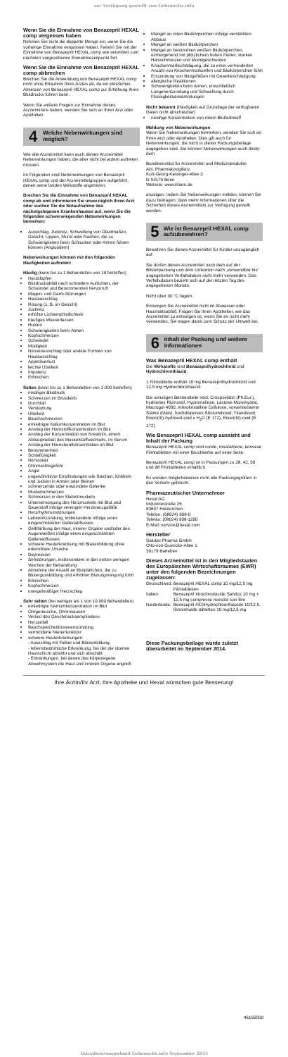zur Verfügung gestellt von Gebrauchs.info
Wenn Sie die Einnahme von Benazepril HEXAL comp vergessen haben
Nehmen Sie nicht die doppelte Menge ein, wenn Sie die vorherige Einnahme vergessen haben. Fahren Sie mit der Einnahme von Benazepril HEXAL comp wie verordnet zum nächsten vorgesehenen Einnahmezeitpunkt fort.
Wenn Sie die Einnahme von Benazepril HEXAL comp abbrechen
Brechen Sie die Anwendung von Benazepril HEXAL comp nicht ohne Erlaubnis Ihres Arztes ab, da ein plötzliches Absetzen von Benazepril HEXAL comp zur Erhöhung Ihres Blutdrucks führen kann.
Wenn Sie weitere Fragen zur Einnahme dieses Arzneimittels haben, wenden Sie sich an Ihren Arzt oder Apotheker.
4 Welche Nebenwirkungen sind möglich?
Wie alle Arzneimittel kann auch dieses Arzneimittel Nebenwirkungen haben, die aber nicht bei jedem auftreten müssen.
Im Folgenden sind Nebenwirkungen von Benazepril HEXAL comp und der Arzneimittelgruppen aufgeführt, denen seine beiden Wirkstoffe angehören.
Brechen Sie die Einnahme von Benazepril HEXAL comp ab und informieren Sie unverzüglich Ihren Arzt oder suchen Sie die Notaufnahme des nächstgelegenen Krankenhauses auf, wenn Sie die folgenden schwerwiegenden Nebenwirkungen bemerken:
Ausschlag, Juckreiz, Schwellung von Gliedmaßen, Gesicht, Lippen, Mund oder Rachen, die zu Schwierigkeiten beim Schlucken oder Atmen führen können (Angioödem)
Nebenwirkungen können mit den folgenden Häufigkeiten auftreten:
Häufig (kann bis zu 1 Behandelten von 10 betreffen)
Herzklopfen
Blutdruckabfall nach schnellem Aufrichten, der Schwindel und Benommenheit hervorruft
Magen- und Darm-Störungen
Hautausschlag
Rötung (z. B. im Gesicht)
Juckreiz
erhöhte Lichtempfindlichkeit
häufiges Wasserlassen
Husten
Schwierigkeiten beim Atmen
Kopfschmerzen
Schwindel
Müdigkeit
Nesselausschlag oder andere Formen von Hautausschlag
Appetitverlust
leichte Übelkeit
Impotenz
Erbrechen
Selten (kann bis zu 1 Behandelten von 1.000 betreffen)
niedriger Blutdruck
Schmerzen im Brustkorb
Durchfall
Verstopfung
Übelkeit
Bauchschmerzen
erniedrigte Kaliumkonzentration im Blut
Anstieg der Harnstoffkonzentration im Blut
Anstieg der Konzentration von Kreatinin, einem Abbauprodukt des Muskelstoffwechsels, im Serum
Anstieg der Harnsäurekonzentration im Blut
Benommenheit
Schlaflosigkeit
Nervosität
Ohnmachtsgefühl
Angst
ungewöhnliche Empfindungen wie Stechen, Kribbeln und Jucken in Armen oder Beinen
schmerzende oder entzündete Gelenke
Muskelschmerzen
Schmerzen in den Skelettmuskeln
Unterversorgung des Herzmuskels mit Blut und Sauerstoff infolge verengter Herzkranzgefäße
Herzrhythmusstörungen
Leberentzündung, insbesondere infolge eines eingeschränkten Gallenabflusses
Gelbfärbung der Haut, innerer Organe und/oder des Augenweißes infolge eines eingeschränkten Gallenabflusses
schwere Hauterkrankung mit Blasenbildung ohne erkennbare Ursache
Depression
Sehstörungen, insbesondere in den ersten wenigen Wochen der Behandlung
Abnahme der Anzahl an Blutplättchen, die zu Blutergussbildung und erhöhter Blutungsneigung führt
Erbrechen
Kopfschmerzen
unregelmäßiger Herzschlag
Sehr selten (bei weniger als 1 von 10.000 Behandelten)
erniedrigte Natriumkonzentration im Blut
Ohrgeräusche, Ohrensausen
Verlust des Geschmacksempfindens
Herzanfall
Bauchspeicheldrüsenentzündung
verminderte Nierenfunktion
schwere Hauterkrankungen:
- Ausschlag mit Fieber und Blasenbildung
- lebensbedrohliche Erkrankung, bei der die oberste Hautschicht abstirbt und sich abschält
- Erkrankungen, bei denen das körpereigene Abwehrsystem die Haut und inneren Organe angreift
Mangel an roten Blutkörperchen infolge verstärkten Abbaus
Mangel an weißen Blutkörperchen
Mangel an bestimmten weißen Blutkörperchen, einhergehend mit plötzlichem hohen Fieber, starken Halsschmerzen und Mundgeschwüren
Knochenmarkschädigung, die zu einer verminderten Anzahl von Knochenmarkzellen und Blutkörperchen führt
Entzündung von Blutgefäßen mit Gewebeschädigung
allergische Reaktionen
Schwierigkeiten beim Atmen, einschließlich Lungenentzündung und Schwellung durch Flüssigkeitsansammlungen
Nicht bekannt (Häufigkeit auf Grundlage der verfügbaren Daten nicht abschätzbar)
niedrige Konzentration von rotem Blutfarbstoff
Meldung von Nebenwirkungen
Wenn Sie Nebenwirkungen bemerken, wenden Sie sich an Ihren Arzt oder Apotheker. Dies gilt auch für Nebenwirkungen, die nicht in dieser Packungsbeilage angegeben sind. Sie können Nebenwirkungen auch direkt dem
Bundesinstitut für Arzneimittel und Medizinprodukte
Abt. Pharmakovigilanz
Kurt-Georg-Kiesinger-Allee 3
D-53175 Bonn
Website: www.bfarm.de
anzeigen. Indem Sie Nebenwirkungen melden, können Sie dazu beitragen, dass mehr Informationen über die Sicherheit dieses Arzneimittels zur Verfügung gestellt werden.
5 Wie ist Benazepril HEXAL comp aufzubewahren?
Bewahren Sie dieses Arzneimittel für Kinder unzugänglich auf.
Sie dürfen dieses Arzneimittel nach dem auf der Blisterpackung und dem Umkarton nach „verwendbar bis“ angegebenen Verfallsdatum nicht mehr verwenden. Das Verfallsdatum bezieht sich auf den letzten Tag des angegebenen Monats.
Nicht über 30 °C lagern.
Entsorgen Sie Arzneimittel nicht im Abwasser oder Haushaltsabfall. Fragen Sie Ihren Apotheker, wie das Arzneimittel zu entsorgen ist, wenn Sie es nicht mehr verwenden. Sie tragen damit zum Schutz der Umwelt bei.
6 Inhalt der Packung und weitere Informationen
Was Benazepril HEXAL comp enthält
Die Wirkstoffe sind Benazeprilhydrochlorid und Hydrochlorothiazid.
1 Filmtablette enthält 10 mg Benazeprilhydrochlorid und 12,5 mg Hydrochlorothiazid.
Die sonstigen Bestandteile sind: Crospovidon (Ph.Eur.), hydriertes Rizinusöl, Hypromellose, Lactose-Monohydrat, Macrogol 4000, mikrokristalline Cellulose, vorverkleisterte Stärke (Mais), hochdisperses Siliciumdioxid, Titandioxid, Eisen(III)-hydroxid-oxid x H<sub>2</sub>O (E 172), Eisen(III)-oxid (E 172)
Wie Benazepril HEXAL comp aussieht und Inhalt der Packung
Benazepril HEXAL comp sind runde, rosafarbene, konvexe Filmtabletten mit einer Bruchkerbe auf einer Seite.
Benazepril HEXAL comp ist in Packungen zu 28, 42, 50 und 98 Filmtabletten erhältlich.
Es werden möglicherweise nicht alle Packungsgrößen in den Verkehr gebracht.
Pharmazeutischer Unternehmer
Hexal AG
Industriestraße 25
83607 Holzkirchen
Telefon: (08024) 908-0
Telefax: (08024) 908-1290
E-Mail: service@hexal.com
Hersteller
Salutas Pharma GmbH
Otto-von-Guericke-Allee 1
39179 Barleben
Dieses Arzneimittel ist in den Mitgliedstaaten des Europäischen Wirtschaftsraumes (EWR) unter den folgenden Bezeichnungen zugelassen:
| Deutschland: | Benazepril HEXAL comp 10 mg/12,5 mg Filmtabletten |
| Italien: | Benazepril Idroclorotiazide Sandoz 10 mg + 12,5 mg compresse rivestite con film |
| Niederlande: | Benazepril HCl/Hydrochloorthiazide 10/12.5, filmomhulde tabletten 10 mg/12,5 mg |
Diese Packungsbeilage wurde zuletzt überarbeitet im September 2014.
Ihre Ärztin/Ihr Arzt, Ihre Apotheke und Hexal wünschen gute Besserung!
46156059
Aktualisierungsstand Gebrauchs.info September 2015